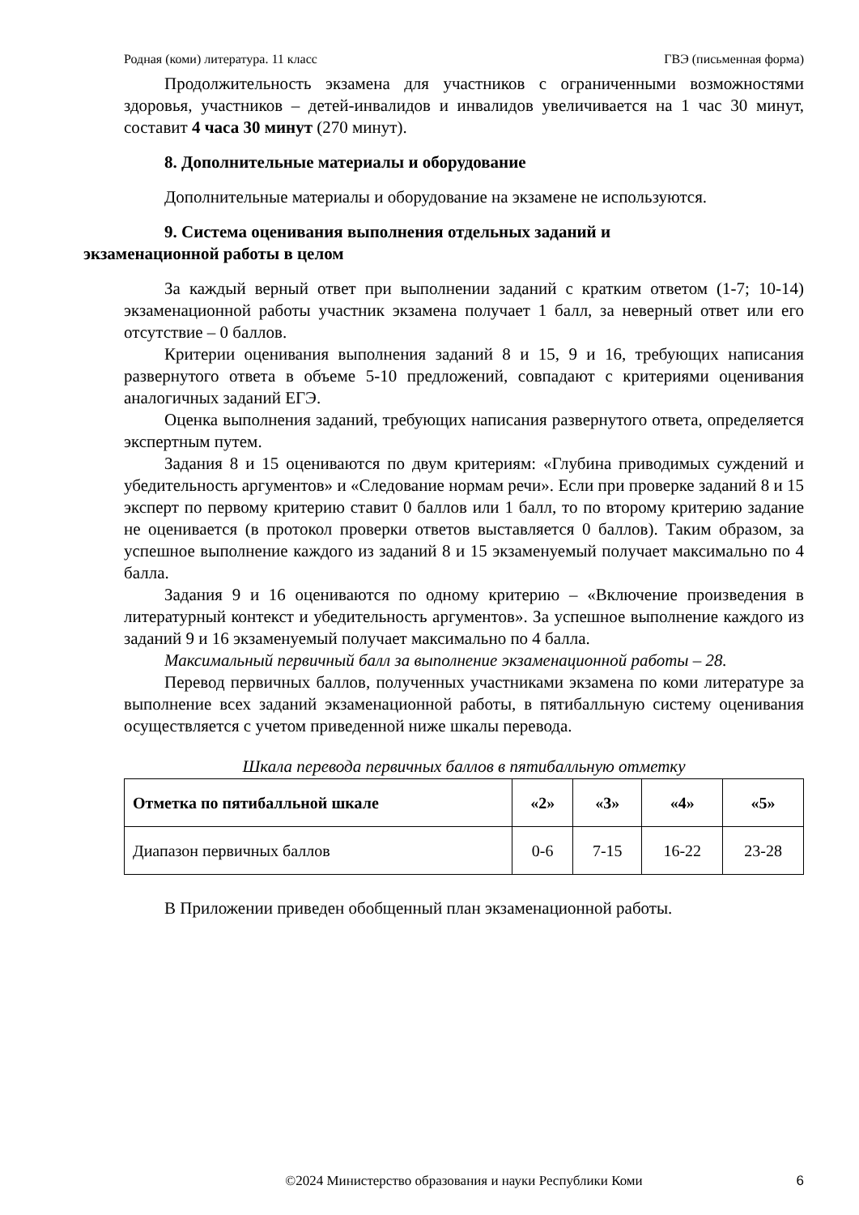Родная (коми) литература. 11 класс ГВЭ (письменная форма)
Продолжительность экзамена для участников с ограниченными возможностями здоровья, участников – детей-инвалидов и инвалидов увеличивается на 1 час 30 минут, составит 4 часа 30 минут (270 минут).
8. Дополнительные материалы и оборудование
Дополнительные материалы и оборудование на экзамене не используются.
9. Система оценивания выполнения отдельных заданий и
экзаменационной работы в целом
За каждый верный ответ при выполнении заданий с кратким ответом (1-7; 10-14) экзаменационной работы участник экзамена получает 1 балл, за неверный ответ или его отсутствие – 0 баллов.
Критерии оценивания выполнения заданий 8 и 15, 9 и 16, требующих написания развернутого ответа в объеме 5-10 предложений, совпадают с критериями оценивания аналогичных заданий ЕГЭ.
Оценка выполнения заданий, требующих написания развернутого ответа, определяется экспертным путем.
Задания 8 и 15 оцениваются по двум критериям: «Глубина приводимых суждений и убедительность аргументов» и «Следование нормам речи». Если при проверке заданий 8 и 15 эксперт по первому критерию ставит 0 баллов или 1 балл, то по второму критерию задание не оценивается (в протокол проверки ответов выставляется 0 баллов). Таким образом, за успешное выполнение каждого из заданий 8 и 15 экзаменуемый получает максимально по 4 балла.
Задания 9 и 16 оцениваются по одному критерию – «Включение произведения в литературный контекст и убедительность аргументов». За успешное выполнение каждого из заданий 9 и 16 экзаменуемый получает максимально по 4 балла.
Максимальный первичный балл за выполнение экзаменационной работы – 28.
Перевод первичных баллов, полученных участниками экзамена по коми литературе за выполнение всех заданий экзаменационной работы, в пятибалльную систему оценивания осуществляется с учетом приведенной ниже шкалы перевода.
Шкала перевода первичных баллов в пятибалльную отметку
| Отметка по пятибалльной шкале | «2» | «3» | «4» | «5» |
| Диапазон первичных баллов | 0-6 | 7-15 | 16-22 | 23-28 |
В Приложении приведен обобщенный план экзаменационной работы.
©2024 Министерство образования и науки Республики Коми 6